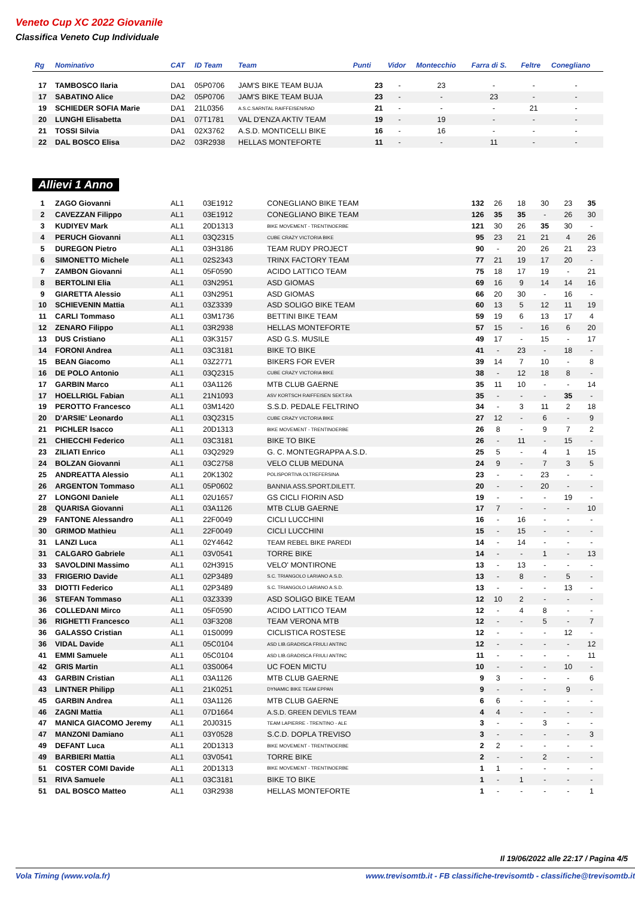Veneto Cup XC 2022 Giovanile
Classifica Veneto Cup Individuale
| Rg | Nominativo | CAT | ID Team | Team | Punti | Vidor | Montecchio | Farra di S. | Feltre | Conegliano |
| --- | --- | --- | --- | --- | --- | --- | --- | --- | --- | --- |
| 17 | TAMBOSCO Ilaria | DA1 | 05P0706 | JAM'S BIKE TEAM BUJA | 23 | - | 23 | - | - | - |
| 17 | SABATINO Alice | DA2 | 05P0706 | JAM'S BIKE TEAM BUJA | 23 | - | - | 23 | - | - |
| 19 | SCHIEDER SOFIA Marie | DA1 | 21L0356 | A.S.C.SARNTAL RAIFFEISEN/RAD | 21 | - | - | - | 21 | - |
| 20 | LUNGHI Elisabetta | DA1 | 07T1781 | VAL D'ENZA AKTIV TEAM | 19 | - | 19 | - | - | - |
| 21 | TOSSI Silvia | DA1 | 02X3762 | A.S.D. MONTICELLI BIKE | 16 | - | 16 | - | - | - |
| 22 | DAL BOSCO Elisa | DA2 | 03R2938 | HELLAS MONTEFORTE | 11 | - | - | 11 | - | - |
Allievi 1 Anno
| 1 | ZAGO Giovanni | AL1 | 03E1912 | CONEGLIANO BIKE TEAM | 132 | 26 | 18 | 30 | 23 | 35 |
| 2 | CAVEZZAN Filippo | AL1 | 03E1912 | CONEGLIANO BIKE TEAM | 126 | 35 | 35 | - | 26 | 30 |
| 3 | KUDIYEV Mark | AL1 | 20D1313 | BIKE MOVEMENT - TRENTINOERBE | 121 | 30 | 26 | 35 | 30 | - |
| 4 | PERUCH Giovanni | AL1 | 03Q2315 | CUBE CRAZY VICTORIA BIKE | 95 | 23 | 21 | 21 | 4 | 26 |
| 5 | DUREGON Pietro | AL1 | 03H3186 | TEAM RUDY PROJECT | 90 | - | 20 | 26 | 21 | 23 |
| 6 | SIMONETTO Michele | AL1 | 02S2343 | TRINX FACTORY TEAM | 77 | 21 | 19 | 17 | 20 | - |
| 7 | ZAMBON Giovanni | AL1 | 05F0590 | ACIDO LATTICO TEAM | 75 | 18 | 17 | 19 | - | 21 |
| 8 | BERTOLINI Elia | AL1 | 03N2951 | ASD GIOMAS | 69 | 16 | 9 | 14 | 14 | 16 |
| 9 | GIARETTA Alessio | AL1 | 03N2951 | ASD GIOMAS | 66 | 20 | 30 | - | 16 | - |
| 10 | SCHIEVENIN Mattia | AL1 | 03Z3339 | ASD SOLIGO BIKE TEAM | 60 | 13 | 5 | 12 | 11 | 19 |
| 11 | CARLI Tommaso | AL1 | 03M1736 | BETTINI BIKE TEAM | 59 | 19 | 6 | 13 | 17 | 4 |
| 12 | ZENARO Filippo | AL1 | 03R2938 | HELLAS MONTEFORTE | 57 | 15 | - | 16 | 6 | 20 |
| 13 | DUS Cristiano | AL1 | 03K3157 | ASD G.S. MUSILE | 49 | 17 | - | 15 | - | 17 |
| 14 | FORONI Andrea | AL1 | 03C3181 | BIKE TO BIKE | 41 | - | 23 | - | 18 | - |
| 15 | BEAN Giacomo | AL1 | 03Z2771 | BIKERS FOR EVER | 39 | 14 | 7 | 10 | - | 8 |
| 16 | DE POLO Antonio | AL1 | 03Q2315 | CUBE CRAZY VICTORIA BIKE | 38 | - | 12 | 18 | 8 | - |
| 17 | GARBIN Marco | AL1 | 03A1126 | MTB CLUB GAERNE | 35 | 11 | 10 | - | - | 14 |
| 17 | HOELLRIGL Fabian | AL1 | 21N1093 | ASV KORTSCH RAIFFEISEN SEKT.RA | 35 | - | - | - | 35 | - |
| 19 | PEROTTO Francesco | AL1 | 03M1420 | S.S.D. PEDALE FELTRINO | 34 | - | 3 | 11 | 2 | 18 |
| 20 | D'ARSIE' Leonardo | AL1 | 03Q2315 | CUBE CRAZY VICTORIA BIKE | 27 | 12 | - | 6 | - | 9 |
| 21 | PICHLER Isacco | AL1 | 20D1313 | BIKE MOVEMENT - TRENTINOERBE | 26 | 8 | - | 9 | 7 | 2 |
| 21 | CHIECCHI Federico | AL1 | 03C3181 | BIKE TO BIKE | 26 | - | 11 | - | 15 | - |
| 23 | ZILIATI Enrico | AL1 | 03Q2929 | G. C. MONTEGRAPPA A.S.D. | 25 | 5 | - | 4 | 1 | 15 |
| 24 | BOLZAN Giovanni | AL1 | 03C2758 | VELO CLUB MEDUNA | 24 | 9 | - | 7 | 3 | 5 |
| 25 | ANDREATTA Alessio | AL1 | 20K1302 | POLISPORTIVA OLTREFERSINA | 23 | - | - | 23 | - | - |
| 26 | ARGENTON Tommaso | AL1 | 05P0602 | BANNIA ASS.SPORT.DILETT. | 20 | - | - | 20 | - | - |
| 27 | LONGONI Daniele | AL1 | 02U1657 | GS CICLI FIORIN ASD | 19 | - | - | - | 19 | - |
| 28 | QUARISA Giovanni | AL1 | 03A1126 | MTB CLUB GAERNE | 17 | 7 | - | - | - | 10 |
| 29 | FANTONE Alessandro | AL1 | 22F0049 | CICLI LUCCHINI | 16 | - | 16 | - | - | - |
| 30 | GRIMOD Mathieu | AL1 | 22F0049 | CICLI LUCCHINI | 15 | - | 15 | - | - | - |
| 31 | LANZI Luca | AL1 | 02Y4642 | TEAM REBEL BIKE PAREDI | 14 | - | 14 | - | - | - |
| 31 | CALGARO Gabriele | AL1 | 03V0541 | TORRE BIKE | 14 | - | - | 1 | - | 13 |
| 33 | SAVOLDINI Massimo | AL1 | 02H3915 | VELO' MONTIRONE | 13 | - | 13 | - | - | - |
| 33 | FRIGERIO Davide | AL1 | 02P3489 | S.C. TRIANGOLO LARIANO A.S.D. | 13 | - | 8 | - | 5 | - |
| 33 | DIOTTI Federico | AL1 | 02P3489 | S.C. TRIANGOLO LARIANO A.S.D. | 13 | - | - | - | 13 | - |
| 36 | STEFAN Tommaso | AL1 | 03Z3339 | ASD SOLIGO BIKE TEAM | 12 | 10 | 2 | - | - | - |
| 36 | COLLEDANI Mirco | AL1 | 05F0590 | ACIDO LATTICO TEAM | 12 | - | 4 | 8 | - | - |
| 36 | RIGHETTI Francesco | AL1 | 03F3208 | TEAM VERONA MTB | 12 | - | - | 5 | - | 7 |
| 36 | GALASSO Cristian | AL1 | 01S0099 | CICLISTICA ROSTESE | 12 | - | - | - | 12 | - |
| 36 | VIDAL Davide | AL1 | 05C0104 | ASD LIB.GRADISCA FRIULI ANTINC | 12 | - | - | - | - | 12 |
| 41 | EMMI Samuele | AL1 | 05C0104 | ASD LIB.GRADISCA FRIULI ANTINC | 11 | - | - | - | - | 11 |
| 42 | GRIS Martin | AL1 | 03S0064 | UC FOEN MICTU | 10 | - | - | - | 10 | - |
| 43 | GARBIN Cristian | AL1 | 03A1126 | MTB CLUB GAERNE | 9 | 3 | - | - | - | 6 |
| 43 | LINTNER Philipp | AL1 | 21K0251 | DYNAMIC BIKE TEAM EPPAN | 9 | - | - | - | 9 | - |
| 45 | GARBIN Andrea | AL1 | 03A1126 | MTB CLUB GAERNE | 6 | 6 | - | - | - | - |
| 46 | ZAGNI Mattia | AL1 | 07D1664 | A.S.D. GREEN DEVILS TEAM | 4 | 4 | - | - | - | - |
| 47 | MANICA GIACOMO Jeremy | AL1 | 20J0315 | TEAM LAPIERRE - TRENTINO - ALE | 3 | - | - | 3 | - | - |
| 47 | MANZONI Damiano | AL1 | 03Y0528 | S.C.D. DOPLA TREVISO | 3 | - | - | - | - | 3 |
| 49 | DEFANT Luca | AL1 | 20D1313 | BIKE MOVEMENT - TRENTINOERBE | 2 | 2 | - | - | - | - |
| 49 | BARBIERI Mattia | AL1 | 03V0541 | TORRE BIKE | 2 | - | - | 2 | - | - |
| 51 | COSTER COMI Davide | AL1 | 20D1313 | BIKE MOVEMENT - TRENTINOERBE | 1 | 1 | - | - | - | - |
| 51 | RIVA Samuele | AL1 | 03C3181 | BIKE TO BIKE | 1 | - | 1 | - | - | - |
| 51 | DAL BOSCO Matteo | AL1 | 03R2938 | HELLAS MONTEFORTE | 1 | - | - | - | - | 1 |
Il 19/06/2022 alle 22:17 / Pagina 4/5
Vola Timing (www.vola.fr)
www.trevisomtb.it - FB classifiche-trevisomtb - classifiche@trevisomtb.it